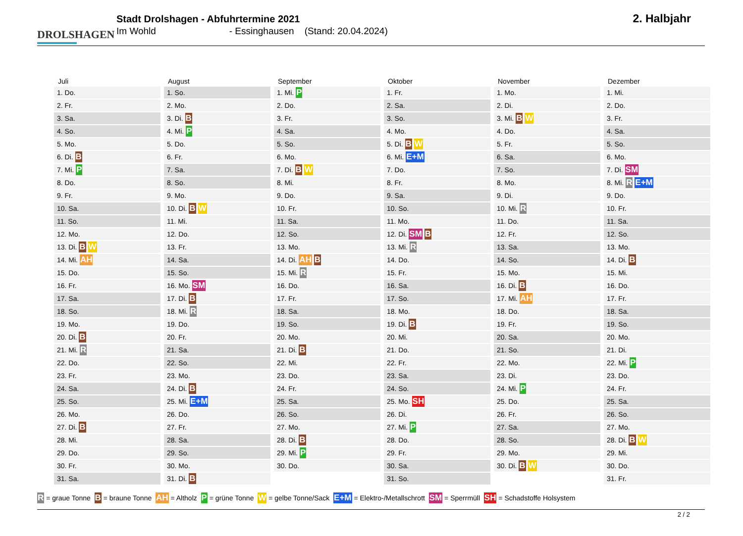DROLSHAGEN
Stadt Drolshagen - Abfuhrtermine 2021
Im Wohld - Essinghausen (Stand: 20.04.2024)
2. Halbjahr
| Juli | August | September | Oktober | November | Dezember |
| --- | --- | --- | --- | --- | --- |
| 1. Do. | 1. So. | 1. Mi. P | 1. Fr. | 1. Mo. | 1. Mi. |
| 2. Fr. | 2. Mo. | 2. Do. | 2. Sa. | 2. Di. | 2. Do. |
| 3. Sa. | 3. Di. B | 3. Fr. | 3. So. | 3. Mi. B W | 3. Fr. |
| 4. So. | 4. Mi. P | 4. Sa. | 4. Mo. | 4. Do. | 4. Sa. |
| 5. Mo. | 5. Do. | 5. So. | 5. Di. B W | 5. Fr. | 5. So. |
| 6. Di. B | 6. Fr. | 6. Mo. | 6. Mi. E+M | 6. Sa. | 6. Mo. |
| 7. Mi. P | 7. Sa. | 7. Di. B W | 7. Do. | 7. So. | 7. Di. SM |
| 8. Do. | 8. So. | 8. Mi. | 8. Fr. | 8. Mo. | 8. Mi. R E+M |
| 9. Fr. | 9. Mo. | 9. Do. | 9. Sa. | 9. Di. | 9. Do. |
| 10. Sa. | 10. Di. B W | 10. Fr. | 10. So. | 10. Mi. R | 10. Fr. |
| 11. So. | 11. Mi. | 11. Sa. | 11. Mo. | 11. Do. | 11. Sa. |
| 12. Mo. | 12. Do. | 12. So. | 12. Di. SM B | 12. Fr. | 12. So. |
| 13. Di. B W | 13. Fr. | 13. Mo. | 13. Mi. R | 13. Sa. | 13. Mo. |
| 14. Mi. AH | 14. Sa. | 14. Di. AH B | 14. Do. | 14. So. | 14. Di. B |
| 15. Do. | 15. So. | 15. Mi. R | 15. Fr. | 15. Mo. | 15. Mi. |
| 16. Fr. | 16. Mo. SM | 16. Do. | 16. Sa. | 16. Di. B | 16. Do. |
| 17. Sa. | 17. Di. B | 17. Fr. | 17. So. | 17. Mi. AH | 17. Fr. |
| 18. So. | 18. Mi. R | 18. Sa. | 18. Mo. | 18. Do. | 18. Sa. |
| 19. Mo. | 19. Do. | 19. So. | 19. Di. B | 19. Fr. | 19. So. |
| 20. Di. B | 20. Fr. | 20. Mo. | 20. Mi. | 20. Sa. | 20. Mo. |
| 21. Mi. R | 21. Sa. | 21. Di. B | 21. Do. | 21. So. | 21. Di. |
| 22. Do. | 22. So. | 22. Mi. | 22. Fr. | 22. Mo. | 22. Mi. P |
| 23. Fr. | 23. Mo. | 23. Do. | 23. Sa. | 23. Di. | 23. Do. |
| 24. Sa. | 24. Di. B | 24. Fr. | 24. So. | 24. Mi. P | 24. Fr. |
| 25. So. | 25. Mi. E+M | 25. Sa. | 25. Mo. SH | 25. Do. | 25. Sa. |
| 26. Mo. | 26. Do. | 26. So. | 26. Di. | 26. Fr. | 26. So. |
| 27. Di. B | 27. Fr. | 27. Mo. | 27. Mi. P | 27. Sa. | 27. Mo. |
| 28. Mi. | 28. Sa. | 28. Di. B | 28. Do. | 28. So. | 28. Di. B W |
| 29. Do. | 29. So. | 29. Mi. P | 29. Fr. | 29. Mo. | 29. Mi. |
| 30. Fr. | 30. Mo. | 30. Do. | 30. Sa. | 30. Di. B W | 30. Do. |
| 31. Sa. | 31. Di. B | | 31. So. | | 31. Fr. |
R = graue Tonne B = braune Tonne AH = Altholz P = grüne Tonne W = gelbe Tonne/Sack E+M = Elektro-/Metallschrott SM = Sperrmüll SH = Schadstoffe Holsystem
2 / 2